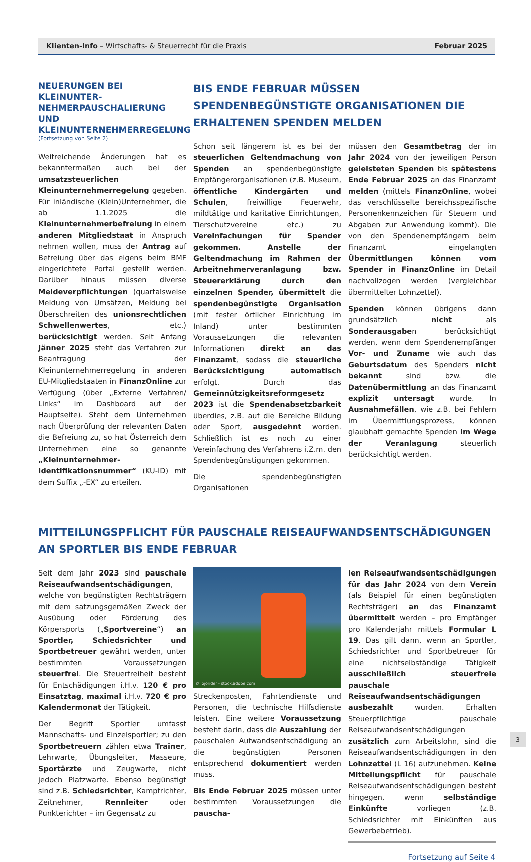Klienten-Info – Wirtschafts- & Steuerrecht für die Praxis Februar 2025
NEUERUNGEN BEI KLEINUNTER-NEHMERPAUSCHALIERUNG UND KLEINUNTERNEHMERREGELUNG
(Fortsetzung von Seite 2)
Weitreichende Änderungen hat es bekanntermaßen auch bei der umsatzsteuerlichen Kleinunternehmerregelung gegeben. Für inländische (Klein)Unternehmer, die ab 1.1.2025 die Kleinunternehmerbefreiung in einem anderen Mitgliedstaat in Anspruch nehmen wollen, muss der Antrag auf Befreiung über das eigens beim BMF eingerichtete Portal gestellt werden. Darüber hinaus müssen diverse Meldeverpflichtungen (quartalsweise Meldung von Umsätzen, Meldung bei Überschreiten des unionsrechtlichen Schwellenwertes, etc.) berücksichtigt werden. Seit Anfang Jänner 2025 steht das Verfahren zur Beantragung der Kleinunternehmerregelung in anderen EU-Mitgliedstaaten in FinanzOnline zur Verfügung (über „Externe Verfahren/ Links“ im Dashboard auf der Hauptseite). Steht dem Unternehmen nach Überprüfung der relevanten Daten die Befreiung zu, so hat Österreich dem Unternehmen eine so genannte „Kleinunternehmer-Identifikationsnummer“ (KU-ID) mit dem Suffix „-EX“ zu erteilen.
BIS ENDE FEBRUAR MÜSSEN SPENDENBEGÜNSTIGTE ORGANISATIONEN DIE ERHALTENEN SPENDEN MELDEN
Schon seit längerem ist es bei der steuerlichen Geltendmachung von Spenden an spendenbegünstigte Empfängerorganisationen (z.B. Museum, öffentliche Kindergärten und Schulen, freiwillige Feuerwehr, mildtätige und karitative Einrichtungen, Tierschutzvereine etc.) zu Vereinfachungen für Spender gekommen. Anstelle der Geltendmachung im Rahmen der Arbeitnehmerveranlagung bzw. Steuererklärung durch den einzelnen Spender, übermittelt die spendenbegünstigte Organisation (mit fester örtlicher Einrichtung im Inland) unter bestimmten Voraussetzungen die relevanten Informationen direkt an das Finanzamt, sodass die steuerliche Berücksichtigung automatisch erfolgt. Durch das Gemeinnützigkeitsreformgesetz 2023 ist die Spendenabsetzbarkeit überdies, z.B. auf die Bereiche Bildung oder Sport, ausgedehnt worden. Schließlich ist es noch zu einer Vereinfachung des Verfahrens i.Z.m. den Spendenbegünstigungen gekommen.
Die spendenbegünstigten Organisationen
müssen den Gesamtbetrag der im Jahr 2024 von der jeweiligen Person geleisteten Spenden bis spätestens Ende Februar 2025 an das Finanzamt melden (mittels FinanzOnline, wobei das verschlüsselte bereichsspezifische Personenkennzeichen für Steuern und Abgaben zur Anwendung kommt). Die von den Spendenempfängern beim Finanzamt eingelangten Übermittlungen können vom Spender in FinanzOnline im Detail nachvollzogen werden (vergleichbar übermittelter Lohnzettel).
Spenden können übrigens dann grundsätzlich nicht als Sonderausgaben berücksichtigt werden, wenn dem Spendenempfänger Vor- und Zuname wie auch das Geburtsdatum des Spenders nicht bekannt sind bzw. die Datenübermittlung an das Finanzamt explizit untersagt wurde. In Ausnahmefällen, wie z.B. bei Fehlern im Übermittlungsprozess, können glaubhaft gemachte Spenden im Wege der Veranlagung steuerlich berücksichtigt werden.
MITTEILUNGSPFLICHT FÜR PAUSCHALE REISEAUFWANDSENTSCHÄDIGUNGEN AN SPORTLER BIS ENDE FEBRUAR
Seit dem Jahr 2023 sind pauschale Reiseaufwandsentschädigungen, welche von begünstigten Rechtsträgern mit dem satzungsgemäßen Zweck der Ausübung oder Förderung des Körpersports („Sportvereine“) an Sportler, Schiedsrichter und Sportbetreuer gewährt werden, unter bestimmten Voraussetzungen steuerfrei. Die Steuerfreiheit besteht für Entschädigungen i.H.v. 120 € pro Einsatztag, maximal i.H.v. 720 € pro Kalendermonat der Tätigkeit.
Der Begriff Sportler umfasst Mannschafts- und Einzelsportler; zu den Sportbetreuern zählen etwa Trainer, Lehrwarte, Übungsleiter, Masseure, Sportärzte und Zeugwarte, nicht jedoch Platzwarte. Ebenso begünstigt sind z.B. Schiedsrichter, Kampfrichter, Zeitnehmer, Rennleiter oder Punkterichter – im Gegensatz zu
© lojorider - stock.adobe.com
Streckenposten, Fahrtendienste und Personen, die technische Hilfsdienste leisten. Eine weitere Voraussetzung besteht darin, dass die Auszahlung der pauschalen Aufwandsentschädigung an die begünstigten Personen entsprechend dokumentiert werden muss.
Bis Ende Februar 2025 müssen unter bestimmten Voraussetzungen die pauscha-
len Reiseaufwandsentschädigungen für das Jahr 2024 von dem Verein (als Beispiel für einen begünstigten Rechtsträger) an das Finanzamt übermittelt werden – pro Empfänger pro Kalenderjahr mittels Formular L 19. Das gilt dann, wenn an Sportler, Schiedsrichter und Sportbetreuer für eine nichtselbständige Tätigkeit ausschließlich steuerfreie pauschale Reiseaufwandsentschädigungen ausbezahlt wurden. Erhalten Steuerpflichtige pauschale Reiseaufwandsentschädigungen zusätzlich zum Arbeitslohn, sind die Reiseaufwandsentschädigungen in den Lohnzettel (L 16) aufzunehmen. Keine Mitteilungspflicht für pauschale Reiseaufwandsentschädigungen besteht hingegen, wenn selbständige Einkünfte vorliegen (z.B. Schiedsrichter mit Einkünften aus Gewerbebetrieb).
Fortsetzung auf Seite 4
3